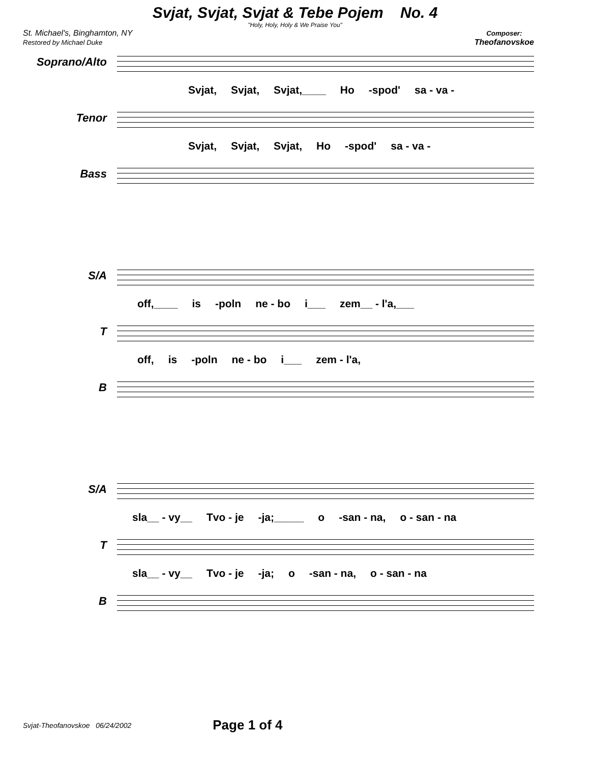Svjat, Svjat, Svjat & Tebe Pojem No. 4
"Holy, Holy, Holy & We Praise You"
St. Michael's, Binghamton, NY
Restored by Michael Duke
Composer:
Theofanovskoe
Soprano/Alto
Svjat, Svjat, Svjat,____ Ho -spod' sa - va -
Tenor
Svjat, Svjat, Svjat, Ho -spod' sa - va -
Bass
S/A
off,____ is -poln ne - bo i___ zem__ - l'a,___
T
off, is -poln ne - bo i___ zem - l'a,
B
S/A
sla__ - vy__ Tvo - je -ja;_____ o -san - na, o - san - na
T
sla__ - vy__ Tvo - je -ja; o -san - na, o - san - na
B
Svjat-Theofanovskoe 06/24/2002 Page 1 of 4